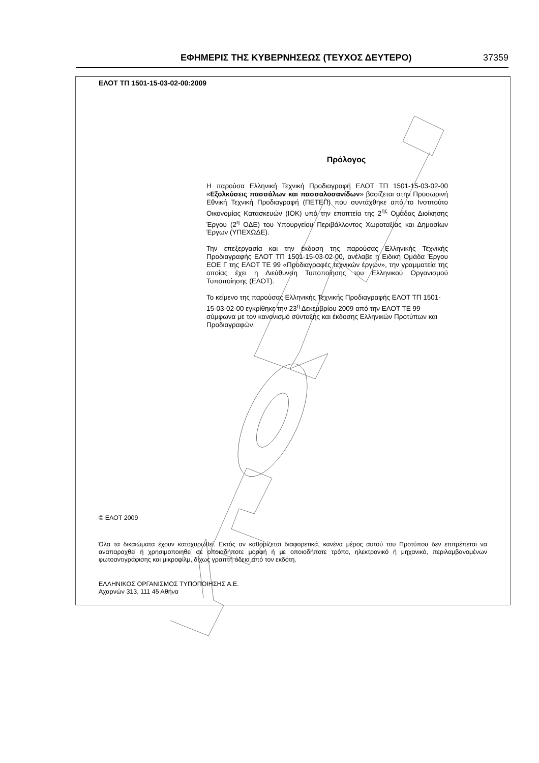ΕΦΗΜΕΡΙΣ ΤΗΣ ΚΥΒΕΡΝΗΣΕΩΣ (ΤΕΥΧΟΣ ΔΕΥΤΕΡΟ) 37359
ΕΛΟΤ ΤΠ 1501-15-03-02-00:2009
Πρόλογος
Η παρούσα Ελληνική Τεχνική Προδιαγραφή ΕΛΟΤ ΤΠ 1501-15-03-02-00 «Εξολκύσεις πασσάλων και πασσαλοσανίδων» βασίζεται στην Προσωρινή Εθνική Τεχνική Προδιαγραφή (ΠΕΤΕΠ) που συντάχθηκε από το Ινστιτούτο Οικονομίας Κατασκευών (ΙΟΚ) υπό την εποπτεία της 2<sup>ης</sup> Ομάδας Διοίκησης Έργου (2<sup>η</sup> ΟΔΕ) του Υπουργείου Περιβάλλοντος Χωροταξίας και Δημοσίων Έργων (ΥΠΕΧΩΔΕ).
Την επεξεργασία και την έκδοση της παρούσας Ελληνικής Τεχνικής Προδιαγραφής ΕΛΟΤ ΤΠ 1501-15-03-02-00, ανέλαβε η Ειδική Ομάδα Έργου ΕΟΕ Γ της ΕΛΟΤ ΤΕ 99 «Προδιαγραφές τεχνικών έργων», την γραμματεία της οποίας έχει η Διεύθυνση Τυποποίησης του Ελληνικού Οργανισμού Τυποποίησης (ΕΛΟΤ).
Το κείμενο της παρούσας Ελληνικής Τεχνικής Προδιαγραφής ΕΛΟΤ ΤΠ 1501-15-03-02-00 εγκρίθηκε την 23<sup>η</sup> Δεκεμβρίου 2009 από την ΕΛΟΤ ΤΕ 99 σύμφωνα με τον κανονισμό σύνταξης και έκδοσης Ελληνικών Προτύπων και Προδιαγραφών.
© ΕΛΟΤ 2009
Όλα τα δικαιώματα έχουν κατοχυρωθεί. Εκτός αν καθορίζεται διαφορετικά, κανένα μέρος αυτού του Προτύπου δεν επιτρέπεται να αναπαραχθεί ή χρησιμοποιηθεί σε οποιαδήποτε μορφή ή με οποιοδήποτε τρόπο, ηλεκτρονικό ή μηχανικό, περιλαμβανομένων φωτοαντιγράφισης και μικροφίλμ, δίχως γραπτή άδεια από τον εκδότη.
ΕΛΛΗΝΙΚΟΣ ΟΡΓΑΝΙΣΜΟΣ ΤΥΠΟΠΟΙΗΣΗΣ Α.Ε.
Αχαρνών 313, 111 45 Αθήνα